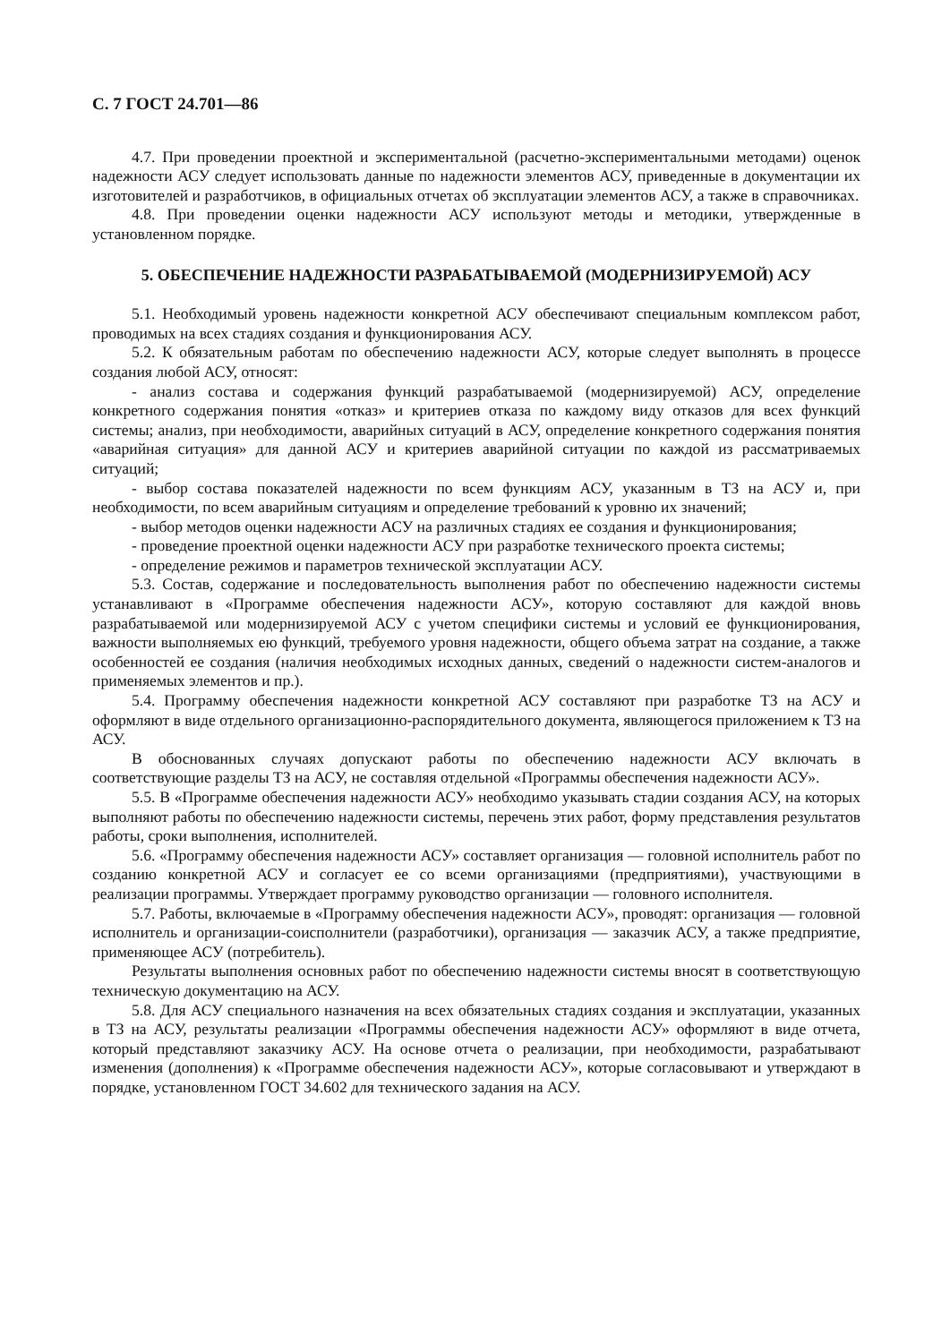С. 7 ГОСТ 24.701—86
4.7. При проведении проектной и экспериментальной (расчетно-экспериментальными методами) оценок надежности АСУ следует использовать данные по надежности элементов АСУ, приведенные в документации их изготовителей и разработчиков, в официальных отчетах об эксплуатации элементов АСУ, а также в справочниках.
4.8. При проведении оценки надежности АСУ используют методы и методики, утвержденные в установленном порядке.
5. ОБЕСПЕЧЕНИЕ НАДЕЖНОСТИ РАЗРАБАТЫВАЕМОЙ (МОДЕРНИЗИРУЕМОЙ) АСУ
5.1. Необходимый уровень надежности конкретной АСУ обеспечивают специальным комплексом работ, проводимых на всех стадиях создания и функционирования АСУ.
5.2. К обязательным работам по обеспечению надежности АСУ, которые следует выполнять в процессе создания любой АСУ, относят:
- анализ состава и содержания функций разрабатываемой (модернизируемой) АСУ, определение конкретного содержания понятия «отказ» и критериев отказа по каждому виду отказов для всех функций системы; анализ, при необходимости, аварийных ситуаций в АСУ, определение конкретного содержания понятия «аварийная ситуация» для данной АСУ и критериев аварийной ситуации по каждой из рассматриваемых ситуаций;
- выбор состава показателей надежности по всем функциям АСУ, указанным в ТЗ на АСУ и, при необходимости, по всем аварийным ситуациям и определение требований к уровню их значений;
- выбор методов оценки надежности АСУ на различных стадиях ее создания и функционирования;
- проведение проектной оценки надежности АСУ при разработке технического проекта системы;
- определение режимов и параметров технической эксплуатации АСУ.
5.3. Состав, содержание и последовательность выполнения работ по обеспечению надежности системы устанавливают в «Программе обеспечения надежности АСУ», которую составляют для каждой вновь разрабатываемой или модернизируемой АСУ с учетом специфики системы и условий ее функционирования, важности выполняемых ею функций, требуемого уровня надежности, общего объема затрат на создание, а также особенностей ее создания (наличия необходимых исходных данных, сведений о надежности систем-аналогов и применяемых элементов и пр.).
5.4. Программу обеспечения надежности конкретной АСУ составляют при разработке ТЗ на АСУ и оформляют в виде отдельного организационно-распорядительного документа, являющегося приложением к ТЗ на АСУ.
В обоснованных случаях допускают работы по обеспечению надежности АСУ включать в соответствующие разделы ТЗ на АСУ, не составляя отдельной «Программы обеспечения надежности АСУ».
5.5. В «Программе обеспечения надежности АСУ» необходимо указывать стадии создания АСУ, на которых выполняют работы по обеспечению надежности системы, перечень этих работ, форму представления результатов работы, сроки выполнения, исполнителей.
5.6. «Программу обеспечения надежности АСУ» составляет организация — головной исполнитель работ по созданию конкретной АСУ и согласует ее со всеми организациями (предприятиями), участвующими в реализации программы. Утверждает программу руководство организации — головного исполнителя.
5.7. Работы, включаемые в «Программу обеспечения надежности АСУ», проводят: организация — головной исполнитель и организации-соисполнители (разработчики), организация — заказчик АСУ, а также предприятие, применяющее АСУ (потребитель).
Результаты выполнения основных работ по обеспечению надежности системы вносят в соответствующую техническую документацию на АСУ.
5.8. Для АСУ специального назначения на всех обязательных стадиях создания и эксплуатации, указанных в ТЗ на АСУ, результаты реализации «Программы обеспечения надежности АСУ» оформляют в виде отчета, который представляют заказчику АСУ. На основе отчета о реализации, при необходимости, разрабатывают изменения (дополнения) к «Программе обеспечения надежности АСУ», которые согласовывают и утверждают в порядке, установленном ГОСТ 34.602 для технического задания на АСУ.